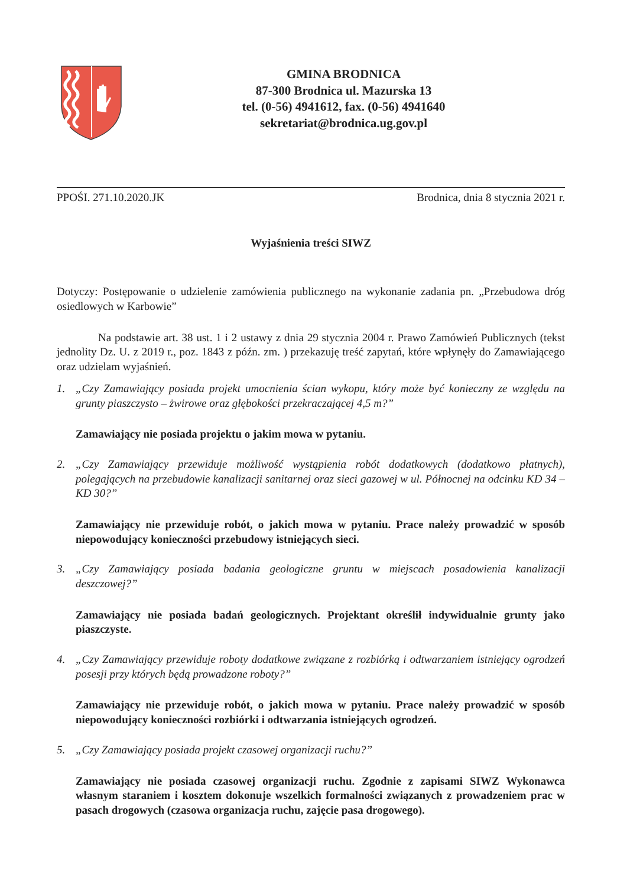GMINA BRODNICA
87-300 Brodnica ul. Mazurska 13
tel. (0-56) 4941612, fax. (0-56) 4941640
sekretariat@brodnica.ug.gov.pl
PPOŚI. 271.10.2020.JK Brodnica, dnia 8 stycznia 2021 r.
Wyjaśnienia treści SIWZ
Dotyczy: Postępowanie o udzielenie zamówienia publicznego na wykonanie zadania pn. „Przebudowa dróg osiedlowych w Karbowie”
Na podstawie art. 38 ust. 1 i 2 ustawy z dnia 29 stycznia 2004 r. Prawo Zamówień Publicznych (tekst jednolity Dz. U. z 2019 r., poz. 1843 z późn. zm. ) przekazuję treść zapytań, które wpłynęły do Zamawiającego oraz udzielam wyjaśnień.
1. „Czy Zamawiający posiada projekt umocnienia ścian wykopu, który może być konieczny ze względu na grunty piaszczysto – żwirowe oraz głębokości przekraczającej 4,5 m?”
Zamawiający nie posiada projektu o jakim mowa w pytaniu.
2. „Czy Zamawiający przewiduje możliwość wystąpienia robót dodatkowych (dodatkowo płatnych), polegających na przebudowie kanalizacji sanitarnej oraz sieci gazowej w ul. Północnej na odcinku KD 34 – KD 30?”
Zamawiający nie przewiduje robót, o jakich mowa w pytaniu. Prace należy prowadzić w sposób niepowodujący konieczności przebudowy istniejących sieci.
3. „Czy Zamawiający posiada badania geologiczne gruntu w miejscach posadowienia kanalizacji deszczowej?”
Zamawiający nie posiada badań geologicznych. Projektant określił indywidualnie grunty jako piaszczyste.
4. „Czy Zamawiający przewiduje roboty dodatkowe związane z rozbiórką i odtwarzaniem istniejący ogrodzeń posesji przy których będą prowadzone roboty?”
Zamawiający nie przewiduje robót, o jakich mowa w pytaniu. Prace należy prowadzić w sposób niepowodujący konieczności rozbiórki i odtwarzania istniejących ogrodzeń.
5. „Czy Zamawiający posiada projekt czasowej organizacji ruchu?”
Zamawiający nie posiada czasowej organizacji ruchu. Zgodnie z zapisami SIWZ Wykonawca własnym staraniem i kosztem dokonuje wszelkich formalności związanych z prowadzeniem prac w pasach drogowych (czasowa organizacja ruchu, zajęcie pasa drogowego).